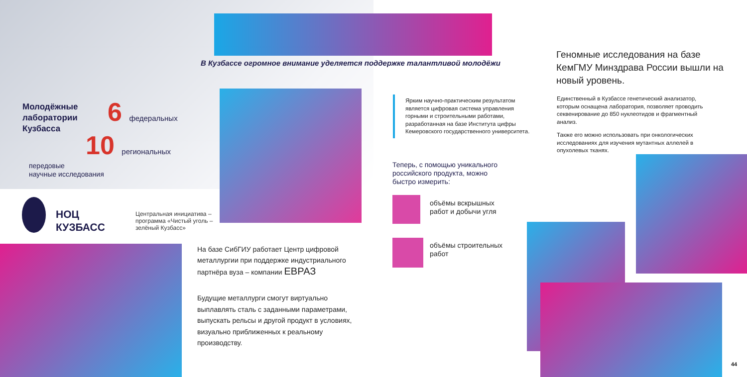В Кузбассе огромное внимание уделяется поддержке талантливой молодёжи
Молодёжные
лаборатории
Кузбасса
6 федеральных
10 региональных
передовые
научные исследования
НОЦ
КУЗБАСС
Центральная инициатива –
программа «Чистый уголь –
зелёный Кузбасс»
На базе СибГИУ работает Центр цифровой металлургии при поддержке индустриального партнёра вуза – компании ЕВРАЗ
Будущие металлурги смогут виртуально выплавлять сталь с заданными параметрами, выпускать рельсы и другой продукт в условиях, визуально приближенных к реальному производству.
Ярким научно-практическим результатом является цифровая система управления горными и строительными работами, разработанная на базе Института цифры Кемеровского государственного университета.
Теперь, с помощью уникального российского продукта, можно быстро измерить:
объёмы вскрышных
работ и добычи угля
объёмы строительных
работ
Геномные исследования на базе КемГМУ Минздрава России вышли на новый уровень.
Единственный в Кузбассе генетический анализатор, которым оснащена лаборатория, позволяет проводить секвенирование до 850 нуклеотидов и фрагментный анализ.
Также его можно использовать при онкологических исследованиях для изучения мутантных аллелей в опухолевых тканях.
44